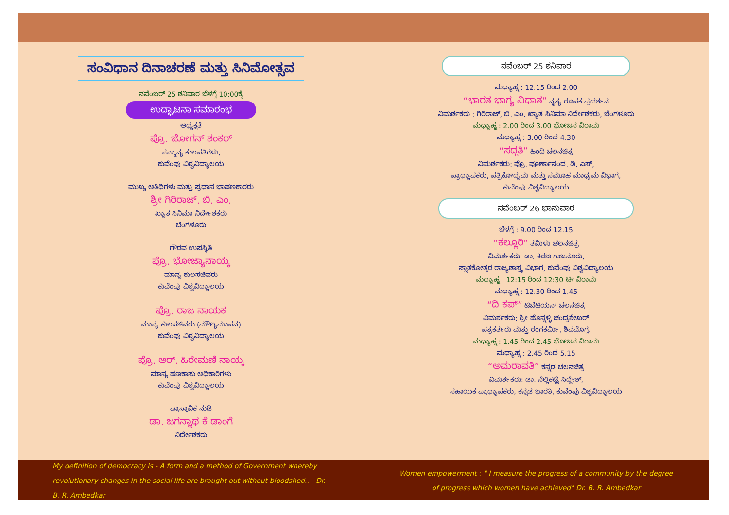ಸಂವಿಧಾನ ದಿನಾಚರಣೆ ಮತ್ತು ಸಿನಿಮೋತ್ಸವ
ನವೆಂಬರ್ 25 ಶನಿವಾರ ಬೆಳಗ್ಗೆ 10:00ಕ್ಕೆ
ಉದ್ಘಾಟನಾ ಸಮಾರಂಭ
ಅಧ್ಯಕ್ಷತೆ
ಪ್ರೊ. ಜೋಗನ್ ಶಂಕರ್
ಸನ್ಮಾನ್ಯ ಕುಲಪತಿಗಳು,
ಕುವೆಂಪು ವಿಶ್ವವಿದ್ಯಾಲಯ
ಮುಖ್ಯ ಅತಿಥಿಗಳು ಮತ್ತು ಪ್ರಧಾನ ಭಾಷಣಕಾರರು
ಶ್ರೀ ಗಿರಿರಾಜ್. ಬಿ. ಎಂ.
ಖ್ಯಾತ ಸಿನಿಮಾ ನಿರ್ದೇಶಕರು
ಬೆಂಗಳೂರು
ಗೌರವ ಉಪಸ್ಥಿತಿ
ಪ್ರೊ. ಭೋಜ್ಯಾನಾಯ್ಕ
ಮಾನ್ಯ ಕುಲಸಚಿವರು
ಕುವೆಂಪು ವಿಶ್ವವಿದ್ಯಾಲಯ
ಪ್ರೊ. ರಾಜ ನಾಯಕ
ಮಾನ್ಯ ಕುಲಸಚಿವರು (ಮೌಲ್ಯಮಾಪನ)
ಕುವೆಂಪು ವಿಶ್ವವಿದ್ಯಾಲಯ
ಪ್ರೊ. ಆರ್. ಹಿರೇಮಣಿ ನಾಯ್ಕ
ಮಾನ್ಯ ಹಣಕಾಸು ಅಧಿಕಾರಿಗಳು
ಕುವೆಂಪು ವಿಶ್ವವಿದ್ಯಾಲಯ
ಪ್ರಾಸ್ತಾವಿಕ ನುಡಿ
ಡಾ. ಜಗನ್ನಾಥ ಕೆ ಡಾಂಗೆ
ನಿರ್ದೇಶಕರು
ನವೆಂಬರ್ 25 ಶನಿವಾರ
ಮಧ್ಯಾಹ್ನ : 12.15 ರಿಂದ 2.00
“ಭಾರತ ಭಾಗ್ಯ ವಿಧಾತ” ನೃತ್ಯ ರೂಪಕ ಪ್ರದರ್ಶನ
ವಿಮರ್ಶಕರು : ಗಿರಿರಾಜ್, ಬಿ. ಎಂ. ಖ್ಯಾತ ಸಿನಿಮಾ ನಿರ್ದೇಶಕರು, ಬೆಂಗಳೂರು
ಮಧ್ಯಾಹ್ನ : 2.00 ರಿಂದ 3.00 ಭೋಜನ ವಿರಾಮ
ಮಧ್ಯಾಹ್ನ : 3.00 ರಿಂದ 4.30
“ಸದ್ಗತಿ” ಹಿಂದಿ ಚಲನಚಿತ್ರ
ವಿಮರ್ಶಕರು: ಪ್ರೊ. ಪೂರ್ಣಾನಂದ. ಡಿ. ಎಸ್,
ಪ್ರಾಧ್ಯಾಪಕರು, ಪತ್ರಿಕೋದ್ಯಮ ಮತ್ತು ಸಮೂಹ ಮಾಧ್ಯಮ ವಿಭಾಗ,
ಕುವೆಂಪು ವಿಶ್ವವಿದ್ಯಾಲಯ
ನವೆಂಬರ್ 26 ಭಾನುವಾರ
ಬೆಳಗ್ಗೆ : 9.00 ರಿಂದ 12.15
“ಕಲ್ಲೂರಿ” ತಮಿಳು ಚಲನಚಿತ್ರ
ವಿಮರ್ಶಕರು: ಡಾ. ಕಿರಣ ಗಾಜನೂರು,
ಸ್ನಾತಕೋತ್ತರ ರಾಜ್ಯಶಾಸ್ತ್ರ ವಿಭಾಗ, ಕುವೆಂಪು ವಿಶ್ವವಿದ್ಯಾಲಯ
ಮಧ್ಯಾಹ್ನ : 12:15 ರಿಂದ 12:30 ಟೀ ವಿರಾಮ
ಮಧ್ಯಾಹ್ನ : 12.30 ರಿಂದ 1.45
“ದಿ ಕಪ್” ಟಿಬೆಟಿಯನ್ ಚಲನಚಿತ್ರ
ವಿಮರ್ಶಕರು: ಶ್ರೀ ಹೊನ್ನಳ್ಳಿ ಚಂದ್ರಶೇಖರ್
ಪತ್ರಕರ್ತರು ಮತ್ತು ರಂಗಕರ್ಮಿ, ಶಿವಮೊಗ್ಗ.
ಮಧ್ಯಾಹ್ನ : 1.45 ರಿಂದ 2.45 ಭೋಜನ ವಿರಾಮ
ಮಧ್ಯಾಹ್ನ : 2.45 ರಿಂದ 5.15
“ಅಮರಾವತಿ” ಕನ್ನಡ ಚಲನಚಿತ್ರ
ವಿಮರ್ಶಕರು: ಡಾ. ನೆಲ್ಲಿಕಟ್ಟೆ ಸಿದ್ದೇಶ್,
ಸಹಾಯಕ ಪ್ರಾಧ್ಯಾಪಕರು, ಕನ್ನಡ ಭಾರತಿ, ಕುವೆಂಪು ವಿಶ್ವವಿದ್ಯಾಲಯ
My definition of democracy is - A form and a method of Government whereby revolutionary changes in the social life are brought out without bloodshed.. - Dr. B. R. Ambedkar
Women empowerment : " I measure the progress of a community by the degree of progress which women have achieved" Dr. B. R. Ambedkar